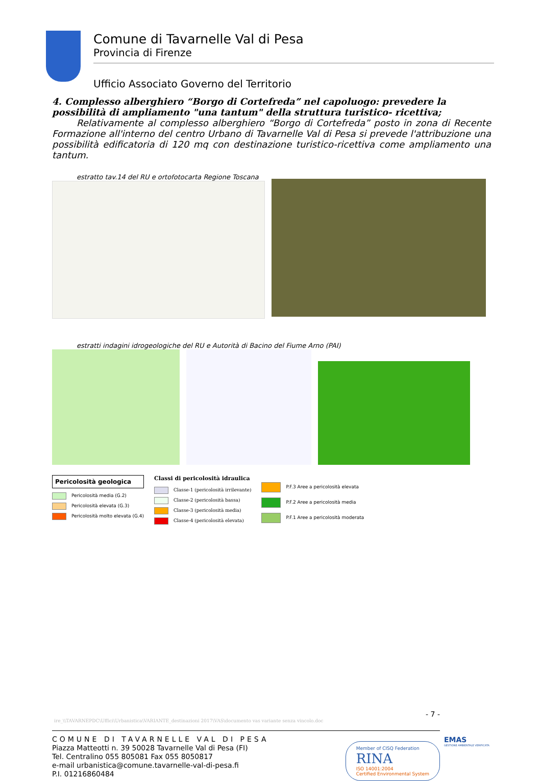Comune di Tavarnelle Val di Pesa
Provincia di Firenze
Ufficio Associato Governo del Territorio
4. Complesso alberghiero “Borgo di Cortefreda” nel capoluogo: prevedere la possibilità di ampliamento "una tantum" della struttura turistico- ricettiva;
Relativamente al complesso alberghiero “Borgo di Cortefreda” posto in zona di Recente Formazione all'interno del centro Urbano di Tavarnelle Val di Pesa si prevede l'attribuzione una possibilità edificatoria di 120 mq con destinazione turistico-ricettiva come ampliamento una tantum.
estratto tav.14 del RU e ortofotocarta Regione Toscana
estratti indagini idrogeologiche del RU e Autorità di Bacino del Fiume Arno (PAI)
Pericolosità geologica
Pericolosità media (G.2)
Pericolosità elevata (G.3)
Pericolosità molto elevata (G.4)
Classi di pericolosità idraulica
Classe-1 (pericolosità irrilevante)
Classe-2 (pericolosità bassa)
Classe-3 (pericolosità media)
Classe-4 (pericolosità elevata)
P.F.3 Aree a pericolosità elevata
P.F.2 Aree a pericolosità media
P.F.1 Aree a pericolosità moderata
- 7 -
ire_\\TAVARNEPDC\Uffici\Urbanistica\VARIANTE_destinazioni 2017\VAS\documento vas variante senza vincolo.doc
COMUNE DI TAVARNELLE VAL DI PESA
Piazza Matteotti n. 39 50028 Tavarnelle Val di Pesa (FI)
Tel. Centralino 055 805081 Fax 055 8050817
e-mail urbanistica@comune.tavarnelle-val-di-pesa.fi
P.I. 01216860484
Member of CISQ Federation
RINA
ISO 14001:2004
Certified Environmental System
EMAS
GESTIONE AMBIENTALE VERIFICATA